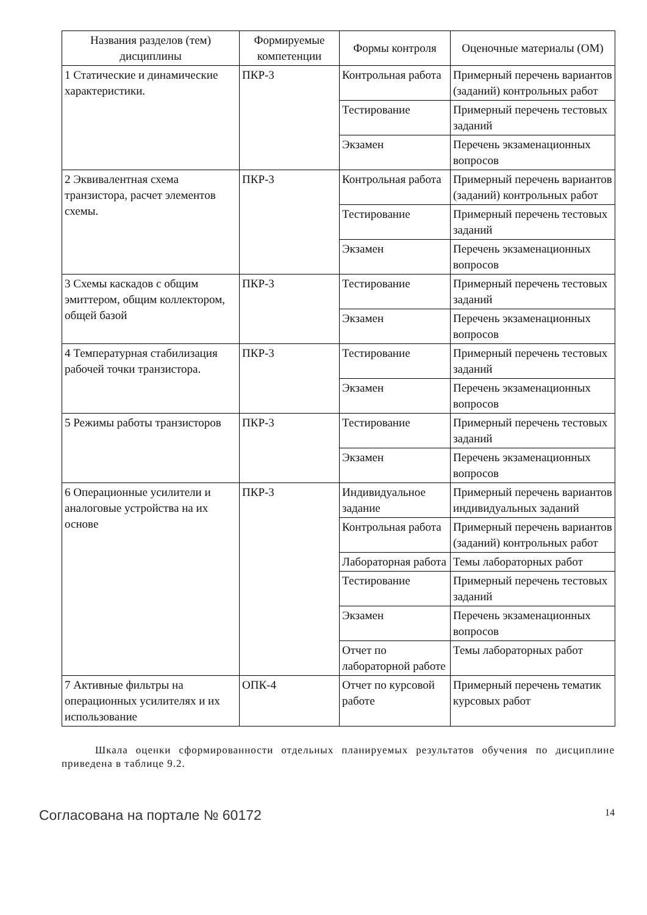| Названия разделов (тем) дисциплины | Формируемые компетенции | Формы контроля | Оценочные материалы (ОМ) |
| --- | --- | --- | --- |
| 1 Статические и динамические характеристики. | ПКР-3 | Контрольная работа | Примерный перечень вариантов (заданий) контрольных работ |
| | | Тестирование | Примерный перечень тестовых заданий |
| | | Экзамен | Перечень экзаменационных вопросов |
| 2 Эквивалентная схема транзистора, расчет элементов схемы. | ПКР-3 | Контрольная работа | Примерный перечень вариантов (заданий) контрольных работ |
| | | Тестирование | Примерный перечень тестовых заданий |
| | | Экзамен | Перечень экзаменационных вопросов |
| 3 Схемы каскадов с общим эмиттером, общим коллектором, общей базой | ПКР-3 | Тестирование | Примерный перечень тестовых заданий |
| | | Экзамен | Перечень экзаменационных вопросов |
| 4 Температурная стабилизация рабочей точки транзистора. | ПКР-3 | Тестирование | Примерный перечень тестовых заданий |
| | | Экзамен | Перечень экзаменационных вопросов |
| 5 Режимы работы транзисторов | ПКР-3 | Тестирование | Примерный перечень тестовых заданий |
| | | Экзамен | Перечень экзаменационных вопросов |
| 6 Операционные усилители и аналоговые устройства на их основе | ПКР-3 | Индивидуальное задание | Примерный перечень вариантов индивидуальных заданий |
| | | Контрольная работа | Примерный перечень вариантов (заданий) контрольных работ |
| | | Лабораторная работа | Темы лабораторных работ |
| | | Тестирование | Примерный перечень тестовых заданий |
| | | Экзамен | Перечень экзаменационных вопросов |
| | | Отчет по лабораторной работе | Темы лабораторных работ |
| 7 Активные фильтры на операционных усилителях и их использование | ОПК-4 | Отчет по курсовой работе | Примерный перечень тематик курсовых работ |
Шкала оценки сформированности отдельных планируемых результатов обучения по дисциплине приведена в таблице 9.2.
Согласована на портале № 60172 14